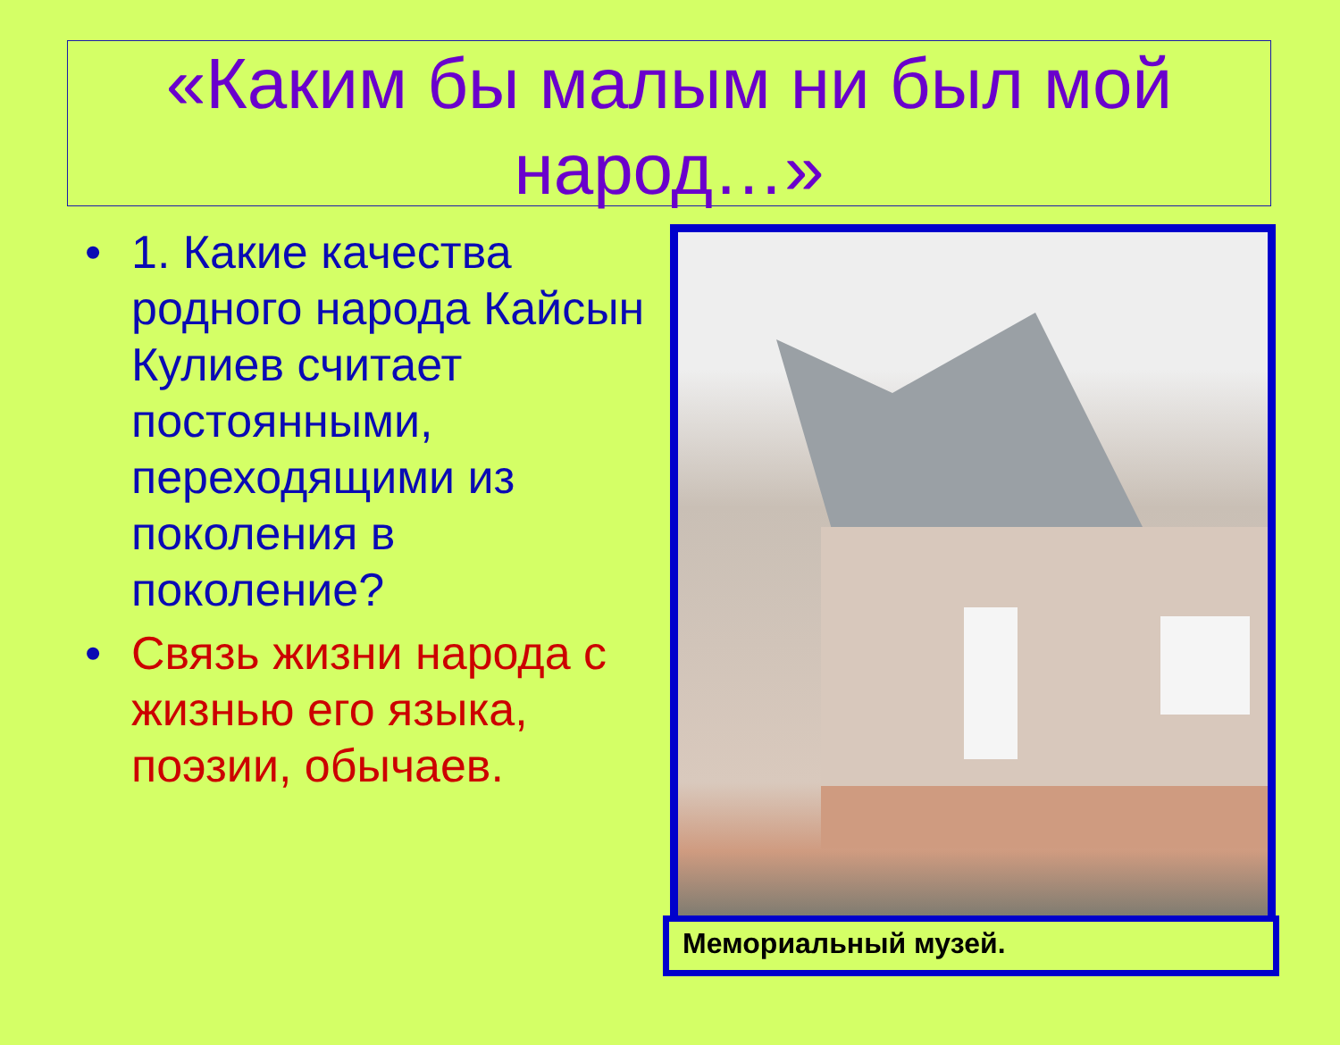«Каким бы малым ни был мой народ…»
• 1. Какие качества родного народа Кайсын Кулиев считает постоянными, переходящими из поколения в поколение?
• Связь жизни народа с жизнью его языка, поэзии, обычаев.
Мемориальный музей.